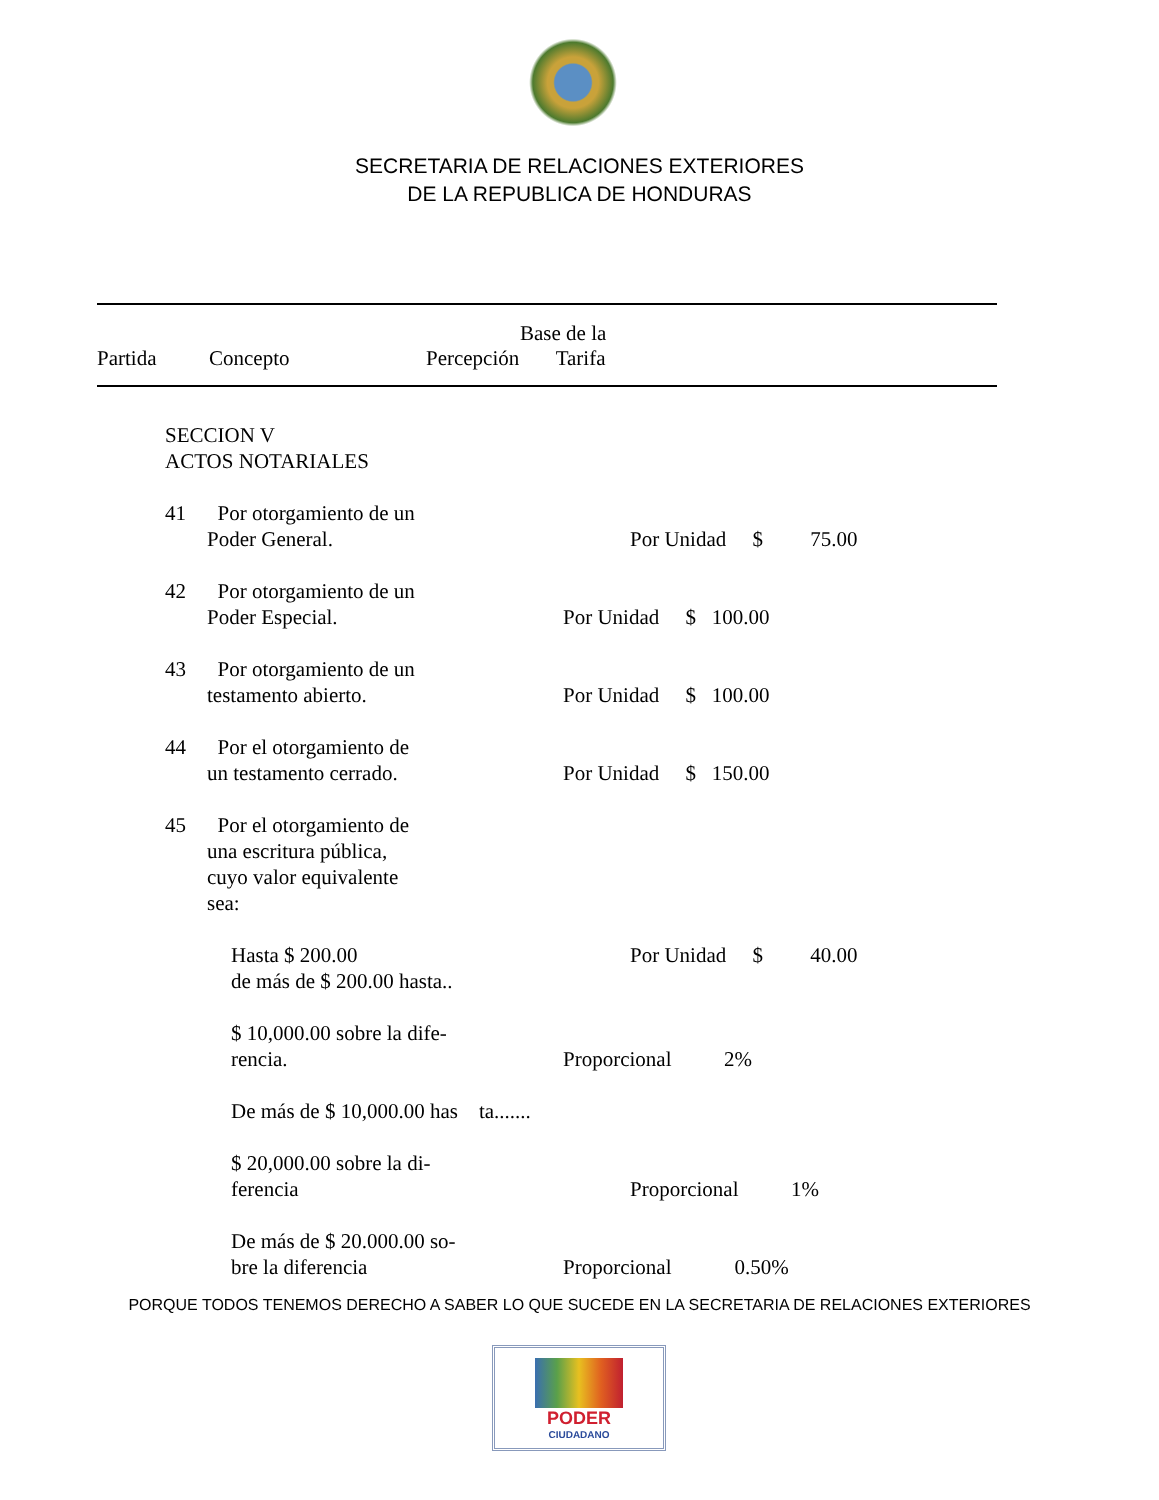SECRETARIA DE RELACIONES EXTERIORES
DE LA REPUBLICA DE HONDURAS
Base de la
Partida Concepto Percepción Tarifa
SECCION V ACTOS NOTARIALES
41 Por otorgamiento de un Poder General.
Por Unidad $ 75.00
42 Por otorgamiento de un Poder Especial.
Por Unidad $ 100.00
43 Por otorgamiento de un testamento abierto.
Por Unidad $ 100.00
44 Por el otorgamiento de un testamento cerrado.
Por Unidad $ 150.00
45 Por el otorgamiento de una escritura pública, cuyo valor equivalente sea:
Hasta $ 200.00 de más de $ 200.00 hasta..
Por Unidad $ 40.00
$ 10,000.00 sobre la dife- rencia.
Proporcional 2%
De más de $ 10,000.00 has ta.......
$ 20,000.00 sobre la di- ferencia
Proporcional 1%
De más de $ 20.000.00 so- bre la diferencia
Proporcional 0.50%
PORQUE TODOS TENEMOS DERECHO A SABER LO QUE SUCEDE EN LA SECRETARIA DE RELACIONES EXTERIORES
PODER
CIUDADANO